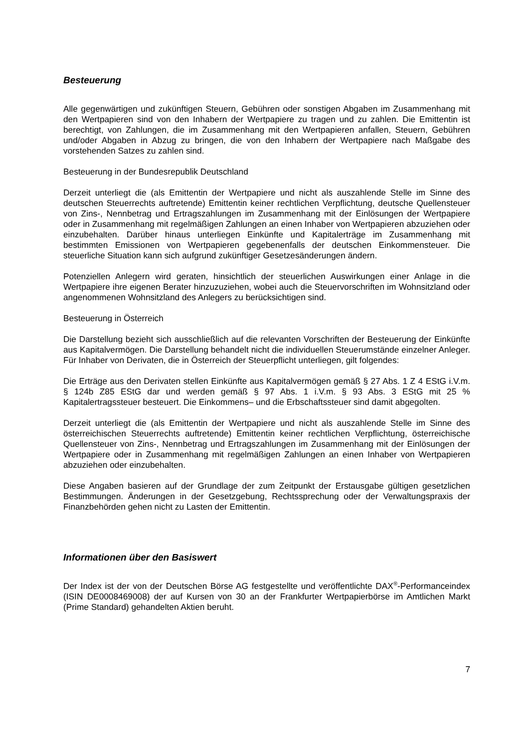Besteuerung
Alle gegenwärtigen und zukünftigen Steuern, Gebühren oder sonstigen Abgaben im Zusammenhang mit den Wertpapieren sind von den Inhabern der Wertpapiere zu tragen und zu zahlen. Die Emittentin ist berechtigt, von Zahlungen, die im Zusammenhang mit den Wert­papieren anfallen, Steuern, Gebühren und/oder Abgaben in Abzug zu bringen, die von den Inhabern der Wertpapiere nach Maßgabe des vorstehenden Satzes zu zahlen sind.
Besteuerung in der Bundesrepublik Deutschland
Derzeit unterliegt die (als Emittentin der Wertpapiere und nicht als auszahlende Stelle im Sinne des deutschen Steuerrechts auftretende) Emittentin keiner rechtlichen Verpflichtung, deutsche Quellensteuer von Zins-, Nennbetrag und Ertragszahlungen im Zusammenhang mit der Einlösungen der Wertpapiere oder in Zusammenhang mit regelmäßigen Zahlungen an einen Inhaber von Wertpapieren abzuziehen oder einzubehalten. Darüber hinaus unter­liegen Einkünfte und Kapitalerträge im Zusammenhang mit bestimmten Emissionen von Wertpapieren gegebenenfalls der deutschen Einkommensteuer. Die steuerliche Situation kann sich aufgrund zukünftiger Gesetzesänderungen ändern.
Potenziellen Anlegern wird geraten, hinsichtlich der steuerlichen Auswirkungen einer Anlage in die Wertpapiere ihre eigenen Berater hinzuzuziehen, wobei auch die Steuervorschriften im Wohnsitzland oder angenommenen Wohnsitzland des Anlegers zu berücksichtigen sind.
Besteuerung in Österreich
Die Darstellung bezieht sich ausschließlich auf die relevanten Vorschriften der Besteuerung der Einkünfte aus Kapitalvermögen. Die Darstellung behandelt nicht die individuellen Steuerumstände einzelner Anleger. Für Inhaber von Derivaten, die in Österreich der Steuerpflicht unterliegen, gilt folgendes:
Die Erträge aus den Derivaten stellen Einkünfte aus Kapitalvermögen gemäß § 27 Abs. 1 Z 4 EStG i.V.m. § 124b Z85 EStG dar und werden gemäß § 97 Abs. 1 i.V.m. § 93 Abs. 3 EStG mit 25 % Kapitalertragssteuer besteuert. Die Einkommens– und die Erbschaftssteuer sind damit abgegolten.
Derzeit unterliegt die (als Emittentin der Wertpapiere und nicht als auszahlende Stelle im Sinne des österreichischen Steuerrechts auftretende) Emittentin keiner rechtlichen Verpflichtung, österreichische Quellensteuer von Zins-, Nennbetrag und Ertragszahlungen im Zusammenhang mit der Einlösungen der Wertpapiere oder in Zusammenhang mit regel­mäßigen Zahlungen an einen Inhaber von Wertpapieren abzuziehen oder einzubehalten.
Diese Angaben basieren auf der Grundlage der zum Zeitpunkt der Erstausgabe gültigen gesetzlichen Bestimmungen. Änderungen in der Gesetzgebung, Rechtssprechung oder der Verwaltungspraxis der Finanzbehörden gehen nicht zu Lasten der Emittentin.
Informationen über den Basiswert
Der Index ist der von der Deutschen Börse AG festgestellte und veröffentlichte DAX<sup>®</sup>-Performanceindex (ISIN DE0008469008) der auf Kursen von 30 an der Frankfurter Wertpapierbörse im Amtlichen Markt (Prime Standard) gehandelten Aktien beruht.
7